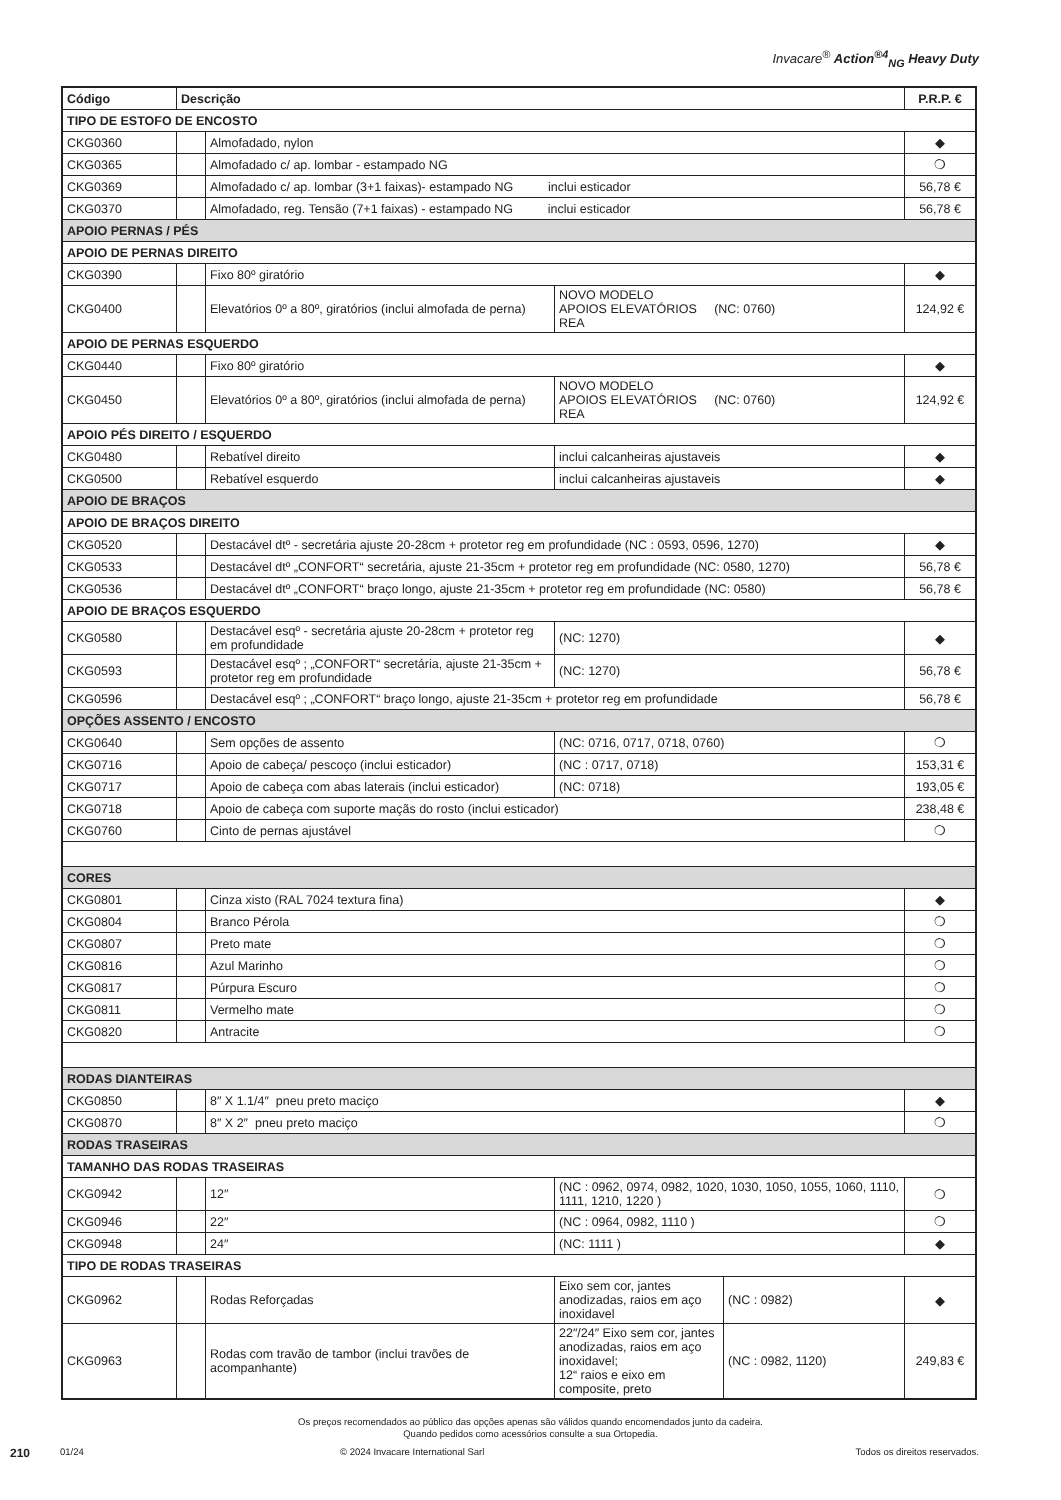Invacare<sup>®</sup> Action<sup>®4</sup><sub>NG</sub> Heavy Duty
| Código | Descrição | | | | P.R.P. € |
| --- | --- | --- | --- | --- | --- |
| TIPO DE ESTOFO DE ENCOSTO | | | | | |
| CKG0360 | | Almofadado, nylon | | | ◆ |
| CKG0365 | | Almofadado c/ ap. lombar - estampado NG | | | ❍ |
| CKG0369 | | Almofadado c/ ap. lombar (3+1 faixas)- estampado NG inclui esticador | | | 56,78 € |
| CKG0370 | | Almofadado, reg. Tensão (7+1 faixas) - estampado NG inclui esticador | | | 56,78 € |
| APOIO PERNAS / PÉS | | | | | |
| APOIO DE PERNAS DIREITO | | | | | |
| CKG0390 | | Fixo 80º giratório | | | ◆ |
| CKG0400 | | Elevatórios 0º a 80º, giratórios (inclui almofada de perna) | NOVO MODELO APOIOS ELEVATÓRIOS (NC: 0760) REA | | 124,92 € |
| APOIO DE PERNAS ESQUERDO | | | | | |
| CKG0440 | | Fixo 80º giratório | | | ◆ |
| CKG0450 | | Elevatórios 0º a 80º, giratórios (inclui almofada de perna) | NOVO MODELO APOIOS ELEVATÓRIOS (NC: 0760) REA | | 124,92 € |
| APOIO PÉS DIREITO / ESQUERDO | | | | | |
| CKG0480 | | Rebatível direito | inclui calcanheiras ajustaveis | | ◆ |
| CKG0500 | | Rebatível esquerdo | inclui calcanheiras ajustaveis | | ◆ |
| APOIO DE BRAÇOS | | | | | |
| APOIO DE BRAÇOS DIREITO | | | | | |
| CKG0520 | | Destacável dtº - secretária ajuste 20-28cm + protetor reg em profundidade (NC : 0593, 0596, 1270) | | | ◆ |
| CKG0533 | | Destacável dtº „CONFORT“ secretária, ajuste 21-35cm + protetor reg em profundidade (NC: 0580, 1270) | | | 56,78 € |
| CKG0536 | | Destacável dtº „CONFORT“ braço longo, ajuste 21-35cm + protetor reg em profundidade (NC: 0580) | | | 56,78 € |
| APOIO DE BRAÇOS ESQUERDO | | | | | |
| CKG0580 | | Destacável esqº - secretária ajuste 20-28cm + protetor reg em profundidade | (NC: 1270) | | ◆ |
| CKG0593 | | Destacável esqº ; „CONFORT“ secretária, ajuste 21-35cm + protetor reg em profundidade | (NC: 1270) | | 56,78 € |
| CKG0596 | | Destacável esqº ; „CONFORT“ braço longo, ajuste 21-35cm + protetor reg em profundidade | | | 56,78 € |
| OPÇÕES ASSENTO / ENCOSTO | | | | | |
| CKG0640 | | Sem opções de assento | (NC: 0716, 0717, 0718, 0760) | | ❍ |
| CKG0716 | | Apoio de cabeça/ pescoço (inclui esticador) | (NC : 0717, 0718) | | 153,31 € |
| CKG0717 | | Apoio de cabeça com abas laterais (inclui esticador) | (NC: 0718) | | 193,05 € |
| CKG0718 | | Apoio de cabeça com suporte maçãs do rosto (inclui esticador) | | | 238,48 € |
| CKG0760 | | Cinto de pernas ajustável | | | ❍ |
| CORES | | | | | |
| CKG0801 | | Cinza xisto (RAL 7024 textura fina) | | | ◆ |
| CKG0804 | | Branco Pérola | | | ❍ |
| CKG0807 | | Preto mate | | | ❍ |
| CKG0816 | | Azul Marinho | | | ❍ |
| CKG0817 | | Púrpura Escuro | | | ❍ |
| CKG0811 | | Vermelho mate | | | ❍ |
| CKG0820 | | Antracite | | | ❍ |
| RODAS DIANTEIRAS | | | | | |
| CKG0850 | | 8″ X 1.1/4″ pneu preto maciço | | | ◆ |
| CKG0870 | | 8″ X 2″ pneu preto maciço | | | ❍ |
| RODAS TRASEIRAS | | | | | |
| TAMANHO DAS RODAS TRASEIRAS | | | | | |
| CKG0942 | | 12″ | (NC : 0962, 0974, 0982, 1020, 1030, 1050, 1055, 1060, 1110, 1111, 1210, 1220 ) | | ❍ |
| CKG0946 | | 22″ | (NC : 0964, 0982, 1110 ) | | ❍ |
| CKG0948 | | 24″ | (NC: 1111 ) | | ◆ |
| TIPO DE RODAS TRASEIRAS | | | | | |
| CKG0962 | | Rodas Reforçadas | Eixo sem cor, jantes anodizadas, raios em aço inoxidavel | (NC : 0982) | ◆ |
| CKG0963 | | Rodas com travão de tambor (inclui travões de acompanhante) | 22″/24″ Eixo sem cor, jantes anodizadas, raios em aço inoxidavel; 12“ raios e eixo em composite, preto | (NC : 0982, 1120) | 249,83 € |
Os preços recomendados ao público das opções apenas são válidos quando encomendados junto da cadeira.
Quando pedidos como acessórios consulte a sua Ortopedia.
210 01/24 © 2024 Invacare International Sarl Todos os direitos reservados.